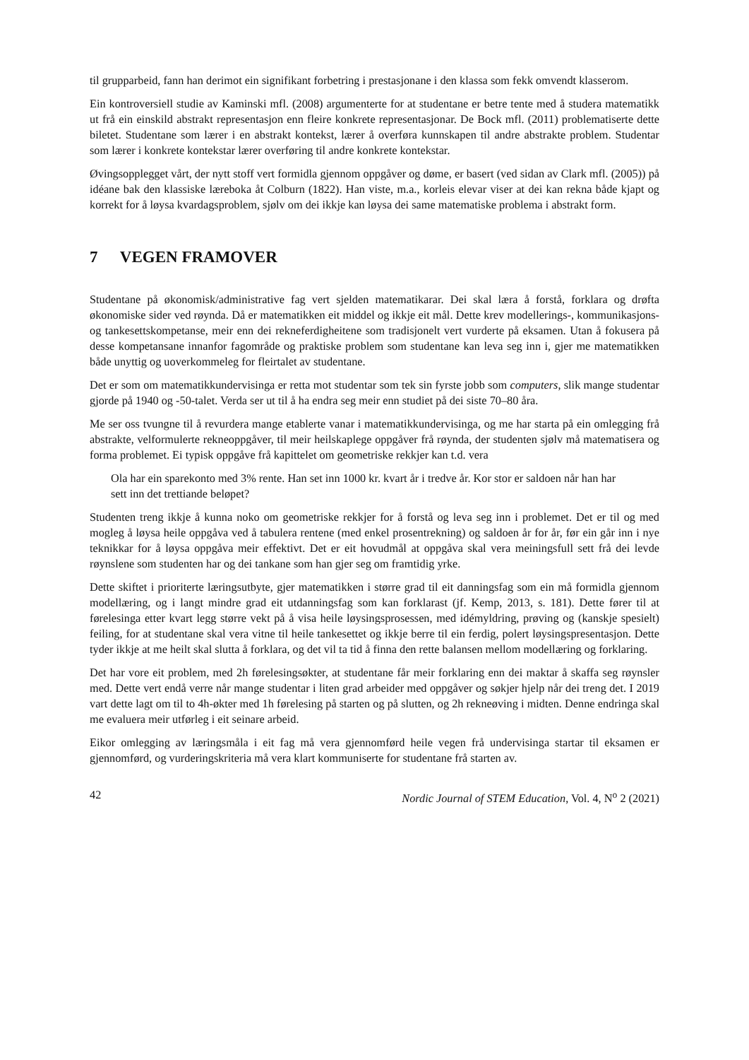til grupparbeid, fann han derimot ein signifikant forbetring i prestasjonane i den klassa som fekk omvendt klasserom.
Ein kontroversiell studie av Kaminski mfl. (2008) argumenterte for at studentane er betre tente med å studera matematikk ut frå ein einskild abstrakt representasjon enn fleire konkrete representasjonar. De Bock mfl. (2011) problematiserte dette biletet. Studentane som lærer i en abstrakt kontekst, lærer å overføra kunnskapen til andre abstrakte problem. Studentar som lærer i konkrete kontekstar lærer overføring til andre konkrete kontekstar.
Øvingsopplegget vårt, der nytt stoff vert formidla gjennom oppgåver og døme, er basert (ved sidan av Clark mfl. (2005)) på idéane bak den klassiske læreboka åt Colburn (1822). Han viste, m.a., korleis elevar viser at dei kan rekna både kjapt og korrekt for å løysa kvardagsproblem, sjølv om dei ikkje kan løysa dei same matematiske problema i abstrakt form.
7 VEGEN FRAMOVER
Studentane på økonomisk/administrative fag vert sjelden matematikarar. Dei skal læra å forstå, forklara og drøfta økonomiske sider ved røynda. Då er matematikken eit middel og ikkje eit mål. Dette krev modellerings-, kommunikasjons- og tankesettskompetanse, meir enn dei rekneferdigheitene som tradisjonelt vert vurderte på eksamen. Utan å fokusera på desse kompetansane innanfor fagområde og praktiske problem som studentane kan leva seg inn i, gjer me matematikken både unyttig og uoverkommeleg for fleirtalet av studentane.
Det er som om matematikkundervisinga er retta mot studentar som tek sin fyrste jobb som computers, slik mange studentar gjorde på 1940 og -50-talet. Verda ser ut til å ha endra seg meir enn studiet på dei siste 70–80 åra.
Me ser oss tvungne til å revurdera mange etablerte vanar i matematikkundervisinga, og me har starta på ein omlegging frå abstrakte, velformulerte rekneoppgåver, til meir heilskaplege oppgåver frå røynda, der studenten sjølv må matematisera og forma problemet. Ei typisk oppgåve frå kapittelet om geometriske rekkjer kan t.d. vera
Ola har ein sparekonto med 3% rente. Han set inn 1000 kr. kvart år i tredve år. Kor stor er saldoen når han har sett inn det trettiande beløpet?
Studenten treng ikkje å kunna noko om geometriske rekkjer for å forstå og leva seg inn i problemet. Det er til og med mogleg å løysa heile oppgåva ved å tabulera rentene (med enkel prosentrekning) og saldoen år for år, før ein går inn i nye teknikkar for å løysa oppgåva meir effektivt. Det er eit hovudmål at oppgåva skal vera meiningsfull sett frå dei levde røynslene som studenten har og dei tankane som han gjer seg om framtidig yrke.
Dette skiftet i prioriterte læringsutbyte, gjer matematikken i større grad til eit danningsfag som ein må formidla gjennom modellæring, og i langt mindre grad eit utdanningsfag som kan forklarast (jf. Kemp, 2013, s. 181). Dette fører til at førelesinga etter kvart legg større vekt på å visa heile løysingsprosessen, med idémyldring, prøving og (kanskje spesielt) feiling, for at studentane skal vera vitne til heile tankesettet og ikkje berre til ein ferdig, polert løysingspresentasjon. Dette tyder ikkje at me heilt skal slutta å forklara, og det vil ta tid å finna den rette balansen mellom modellæring og forklaring.
Det har vore eit problem, med 2h førelesingsøkter, at studentane får meir forklaring enn dei maktar å skaffa seg røynsler med. Dette vert endå verre når mange studentar i liten grad arbeider med oppgåver og søkjer hjelp når dei treng det. I 2019 vart dette lagt om til to 4h-økter med 1h førelesing på starten og på slutten, og 2h rekneøving i midten. Denne endringa skal me evaluera meir utførleg i eit seinare arbeid.
Eikor omlegging av læringsmåla i eit fag må vera gjennomførd heile vegen frå undervisinga startar til eksamen er gjennomførd, og vurderingskriteria må vera klart kommuniserte for studentane frå starten av.
42 Nordic Journal of STEM Education, Vol. 4, N<sup>o</sup> 2 (2021)